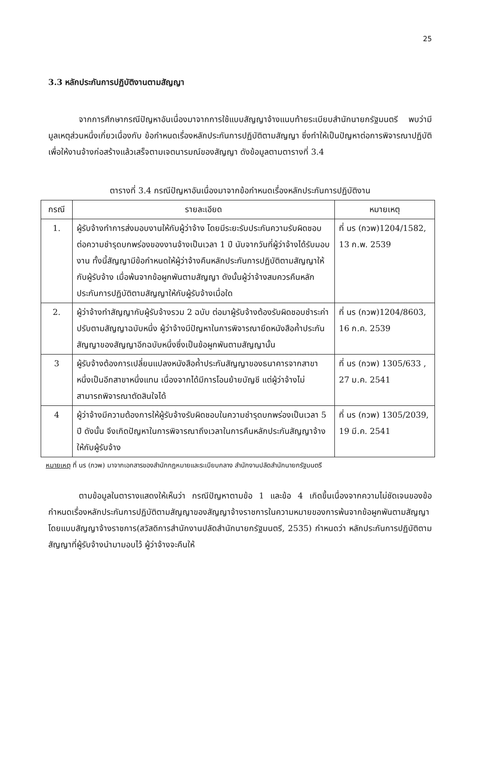25
3.3 หลักประกันการปฏิบัติงานตามสัญญา
จากการศึกษากรณีปัญหาอันเนื่องมาจากการใช้แบบสัญญาจ้างแนบท้ายระเบียบสำนักนายกรัฐมนตรี พบว่ามีมูลเหตุส่วนหนึ่งเกี่ยวเนื่องกับ ข้อกำหนดเรื่องหลักประกันการปฏิบัติตามสัญญา ซึ่งทำให้เป็นปัญหาต่อการพิจารณาปฏิบัติเพื่อให้งานจ้างก่อสร้างแล้วเสร็จตามเจตนารมณ์ของสัญญา ดังข้อมูลตามตารางที่ 3.4
ตารางที่ 3.4 กรณีปัญหาอันเนื่องมาจากข้อกำหนดเรื่องหลักประกันการปฏิบัติงาน
| กรณี | รายละเอียด | หมายเหตุ |
| --- | --- | --- |
| 1. | ผู้รับจ้างทำการส่งมอบงานให้กับผู้ว่าจ้าง โดยมีระยะรับประกันความรับผิดชอบต่อความชำรุดบกพร่องของงานจ้างเป็นเวลา 1 ปี นับจากวันที่ผู้ว่าจ้างได้รับมอบงาน ทั้งนี้สัญญามีข้อกำหนดให้ผู้ว่าจ้างคืนหลักประกันการปฏิบัติตามสัญญาให้กับผู้รับจ้าง เมื่อพ้นจากข้อผูกพันตามสัญญา ดังนั้นผู้ว่าจ้างสมควรคืนหลักประกันการปฏิบัติตามสัญญาให้กับผู้รับจ้างเมื่อใด | ที่ นร (กวพ)1204/1582, 13 ก.พ. 2539 |
| 2. | ผู้ว่าจ้างทำสัญญากับผู้รับจ้างรวม 2 ฉบับ ต่อมาผู้รับจ้างต้องรับผิดชอบชำระค่าปรับตามสัญญาฉบับหนึ่ง ผู้ว่าจ้างมีปัญหาในการพิจารณายึดหนังสือค้ำประกันสัญญาของสัญญาอีกฉบับหนึ่งซึ่งเป็นข้อผูกพันตามสัญญานั้น | ที่ นร (กวพ)1204/8603, 16 ก.ค. 2539 |
| 3 | ผู้รับจ้างต้องการเปลี่ยนแปลงหนังสือค้ำประกันสัญญาของธนาคารจากสาขาหนึ่งเป็นอีกสาขาหนึ่งแทน เนื่องจากได้มีการโอนย้ายบัญชี แต่ผู้ว่าจ้างไม่สามารถพิจารณาตัดสินใจได้ | ที่ นร (กวพ) 1305/633 , 27 ม.ค. 2541 |
| 4 | ผู้ว่าจ้างมีความต้องการให้ผู้รับจ้างรับผิดชอบในความชำรุดบกพร่องเป็นเวลา 5 ปี ดังนั้น จึงเกิดปัญหาในการพิจารณาถึงเวลาในการคืนหลักประกันสัญญาจ้างให้กับผู้รับจ้าง | ที่ นร (กวพ) 1305/2039, 19 มี.ค. 2541 |
หมายเหตุ ที่ นร (กวพ) มาจากเอกสารของสำนักกฎหมายและระเบียบกลาง สำนักงานปลัดสำนักนายกรัฐมนตรี
ตามข้อมูลในตารางแสดงให้เห็นว่า กรณีปัญหาตามข้อ 1 และข้อ 4 เกิดขึ้นเนื่องจากความไม่ชัดเจนของข้อกำหนดเรื่องหลักประกันการปฏิบัติตามสัญญาของสัญญาจ้างราชการในความหมายของการพ้นจากข้อผูกพันตามสัญญา โดยแบบสัญญาจ้างราชการ(สวัสดิการสำนักงานปลัดสำนักนายกรัฐมนตรี, 2535) กำหนดว่า หลักประกันการปฏิบัติตามสัญญาที่ผู้รับจ้างนำมามอบไว้ ผู้ว่าจ้างจะคืนให้